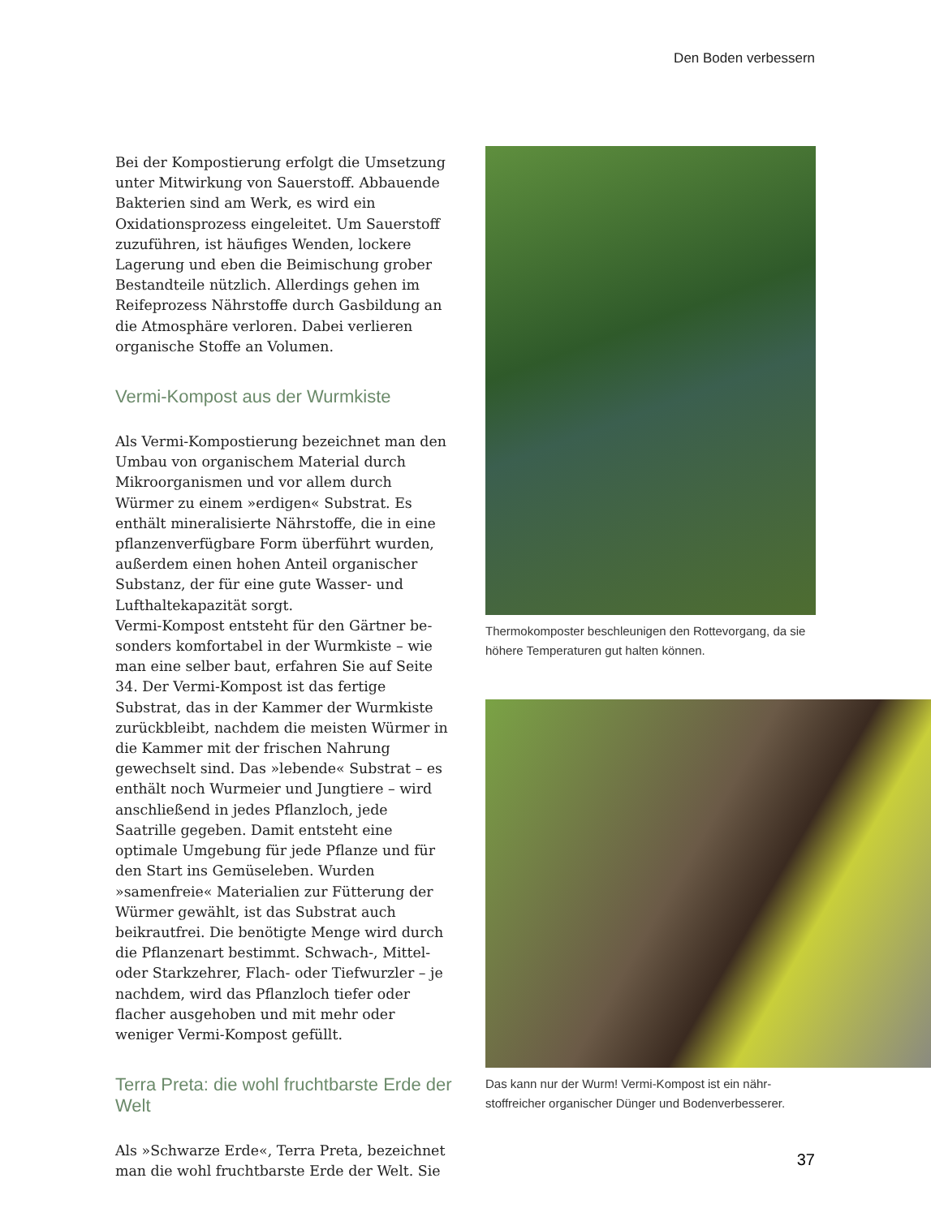Den Boden verbessern
Bei der Kompostierung erfolgt die Umsetzung unter Mitwirkung von Sauerstoff. Abbauende Bakterien sind am Werk, es wird ein Oxidations­prozess eingeleitet. Um Sauerstoff zuzuführen, ist häufiges Wenden, lockere Lagerung und eben die Beimischung grober Bestandteile nützlich. Allerdings gehen im Reifeprozess Nährstoffe durch Gasbildung an die Atmosphäre verloren. Dabei verlieren organische Stoffe an Volumen.
Vermi-Kompost aus der Wurmkiste
Als Vermi-Kompostierung bezeichnet man den Umbau von organischem Material durch Mikro­organismen und vor allem durch Würmer zu einem »erdigen« Substrat. Es enthält minerali­sierte Nährstoffe, die in eine pflanzenverfügbare Form überführt wurden, außerdem einen hohen Anteil organischer Substanz, der für eine gute Wasser- und Lufthaltekapazität sorgt.
Vermi-Kompost entsteht für den Gärtner be­sonders komfortabel in der Wurmkiste – wie man eine selber baut, erfahren Sie auf Seite 34. Der Vermi-Kompost ist das fertige Substrat, das in der Kammer der Wurmkiste zurückbleibt, nach­dem die meisten Würmer in die Kammer mit der frischen Nahrung gewechselt sind. Das »leben­de« Substrat – es enthält noch Wurmeier und Jungtiere – wird anschließend in jedes Pflanz­loch, jede Saatrille gegeben. Damit entsteht eine optimale Umgebung für jede Pflanze und für den Start ins Gemüseleben. Wurden »samenfreie« Materialien zur Fütterung der Würmer gewählt, ist das Substrat auch beikrautfrei. Die benötigte Menge wird durch die Pflanzenart bestimmt. Schwach-, Mittel- oder Starkzehrer, Flach- oder Tiefwurzler – je nachdem, wird das Pflanzloch tiefer oder flacher ausgehoben und mit mehr oder weniger Vermi-Kompost gefüllt.
Terra Preta: die wohl fruchtbarste Erde der Welt
Als »Schwarze Erde«, Terra Preta, bezeichnet man die wohl fruchtbarste Erde der Welt. Sie
Thermokomposter beschleunigen den Rottevorgang, da sie höhere Temperaturen gut halten können.
Das kann nur der Wurm! Vermi-Kompost ist ein nähr­stoffreicher organischer Dünger und Bodenverbesserer.
37